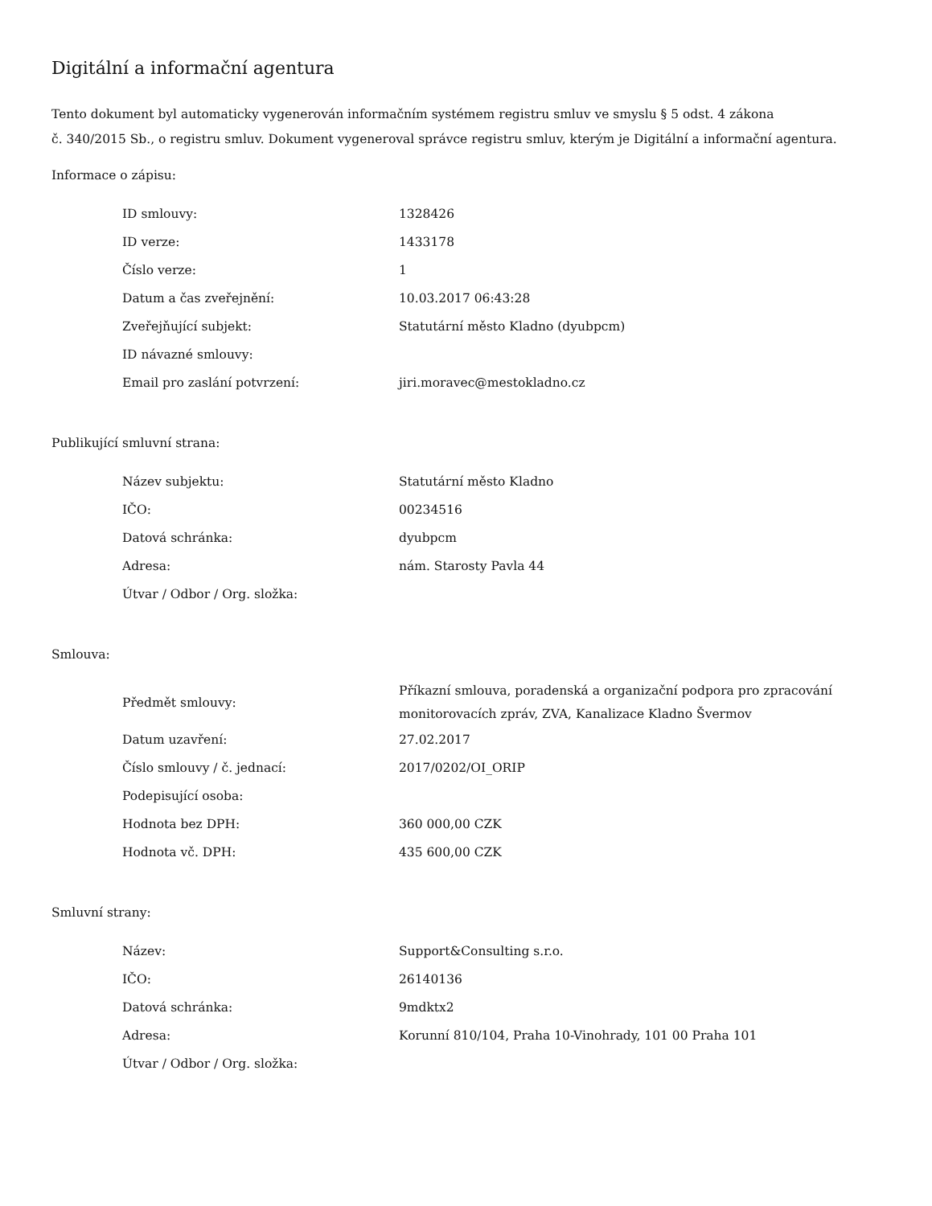Digitální a informační agentura
Tento dokument byl automaticky vygenerován informačním systémem registru smluv ve smyslu § 5 odst. 4 zákona
č. 340/2015 Sb., o registru smluv. Dokument vygeneroval správce registru smluv, kterým je Digitální a informační agentura.
Informace o zápisu:
| ID smlouvy: | 1328426 |
| ID verze: | 1433178 |
| Číslo verze: | 1 |
| Datum a čas zveřejnění: | 10.03.2017 06:43:28 |
| Zveřejňující subjekt: | Statutární město Kladno (dyubpcm) |
| ID návazné smlouvy: | |
| Email pro zaslání potvrzení: | jiri.moravec@mestokladno.cz |
Publikující smluvní strana:
| Název subjektu: | Statutární město Kladno |
| IČO: | 00234516 |
| Datová schránka: | dyubpcm |
| Adresa: | nám. Starosty Pavla 44 |
| Útvar / Odbor / Org. složka: | |
Smlouva:
| Předmět smlouvy: | Příkazní smlouva, poradenská a organizační podpora pro zpracování monitorovacích zpráv, ZVA, Kanalizace Kladno Švermov |
| Datum uzavření: | 27.02.2017 |
| Číslo smlouvy / č. jednací: | 2017/0202/OI_ORIP |
| Podepisující osoba: | |
| Hodnota bez DPH: | 360 000,00 CZK |
| Hodnota vč. DPH: | 435 600,00 CZK |
Smluvní strany:
| Název: | Support&Consulting s.r.o. |
| IČO: | 26140136 |
| Datová schránka: | 9mdktx2 |
| Adresa: | Korunní 810/104, Praha 10-Vinohrady, 101 00 Praha 101 |
| Útvar / Odbor / Org. složka: | |